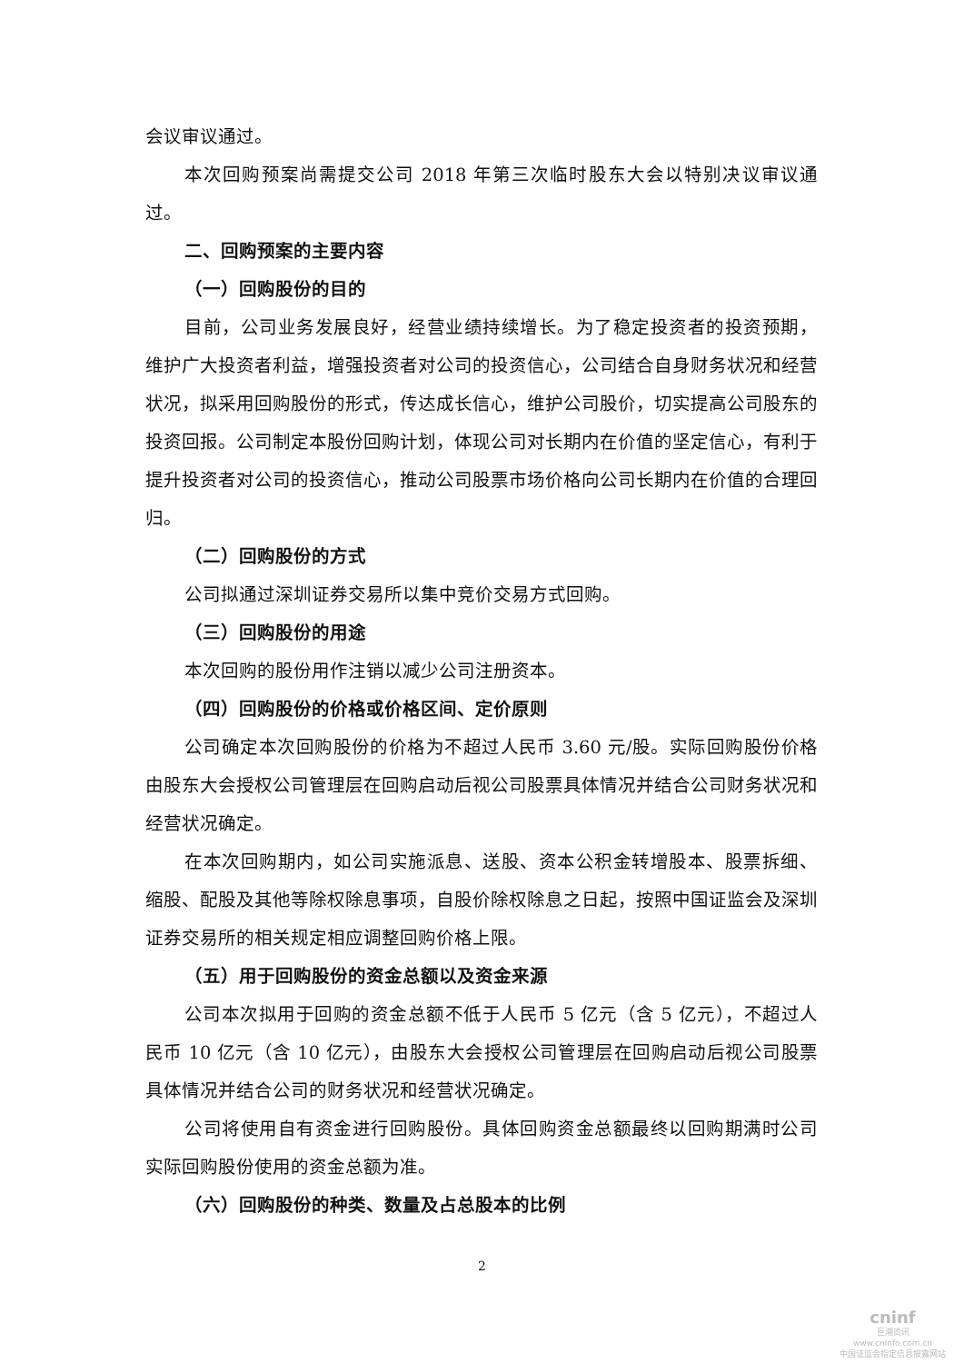会议审议通过。
本次回购预案尚需提交公司 2018 年第三次临时股东大会以特别决议审议通过。
二、回购预案的主要内容
（一）回购股份的目的
目前，公司业务发展良好，经营业绩持续增长。为了稳定投资者的投资预期，维护广大投资者利益，增强投资者对公司的投资信心，公司结合自身财务状况和经营状况，拟采用回购股份的形式，传达成长信心，维护公司股价，切实提高公司股东的投资回报。公司制定本股份回购计划，体现公司对长期内在价值的坚定信心，有利于提升投资者对公司的投资信心，推动公司股票市场价格向公司长期内在价值的合理回归。
（二）回购股份的方式
公司拟通过深圳证券交易所以集中竞价交易方式回购。
（三）回购股份的用途
本次回购的股份用作注销以减少公司注册资本。
（四）回购股份的价格或价格区间、定价原则
公司确定本次回购股份的价格为不超过人民币 3.60 元/股。实际回购股份价格由股东大会授权公司管理层在回购启动后视公司股票具体情况并结合公司财务状况和经营状况确定。
在本次回购期内，如公司实施派息、送股、资本公积金转增股本、股票拆细、缩股、配股及其他等除权除息事项，自股价除权除息之日起，按照中国证监会及深圳证券交易所的相关规定相应调整回购价格上限。
（五）用于回购股份的资金总额以及资金来源
公司本次拟用于回购的资金总额不低于人民币 5 亿元（含 5 亿元），不超过人民币 10 亿元（含 10 亿元），由股东大会授权公司管理层在回购启动后视公司股票具体情况并结合公司的财务状况和经营状况确定。
公司将使用自有资金进行回购股份。具体回购资金总额最终以回购期满时公司实际回购股份使用的资金总额为准。
（六）回购股份的种类、数量及占总股本的比例
2
cninf
巨潮资讯
www.cninfo.com.cn
中国证监会指定信息披露网站